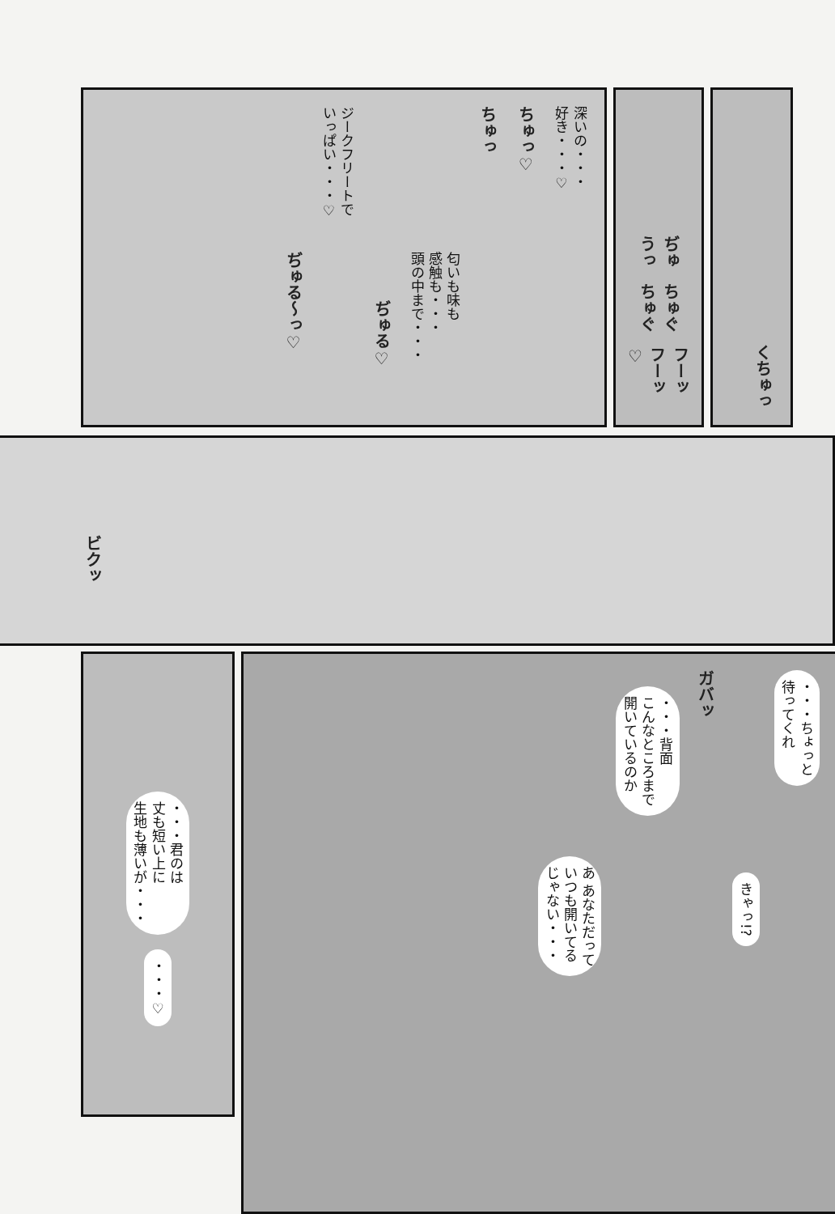深いの・・・
好き・・・♡
ちゅっ♡
ちゅっ
匂いも味も
感触も・・・
頭の中まで・・・
ぢゅる♡
ジークフリートで
いっぱい・・・♡
ぢゅる〜っ♡
ぢゅうっ
ちゅぐちゅぐ
フーッ フーッ♡
くちゅっ
ビクッ
・・・君のは
丈も短い上に
生地も薄いが・・・
・・・♡
・・・ちょっと
待ってくれ
きゃっ!?
ガバッ
・・・背面
こんなところまで
開いているのか
あ あなただって
いつも開いてる
じゃない・・・